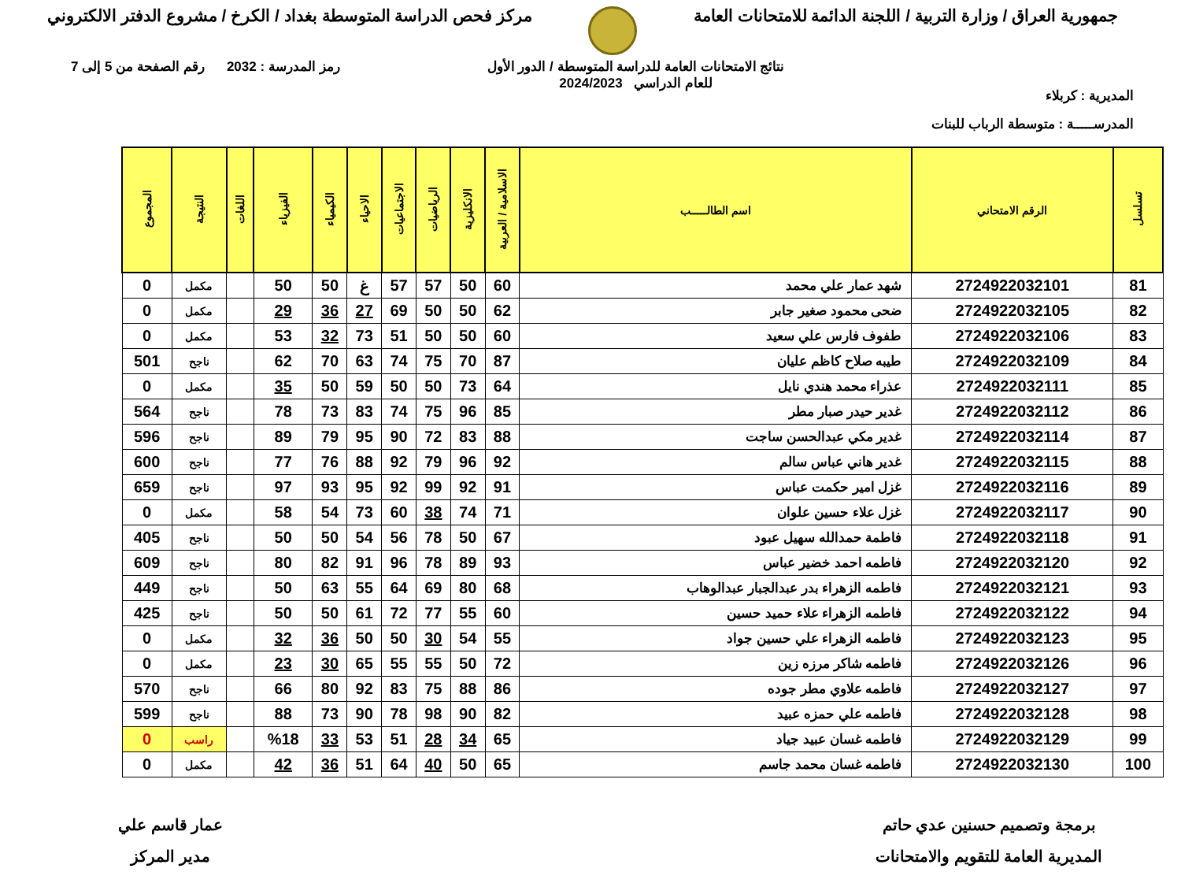جمهورية العراق / وزارة التربية / اللجنة الدائمة للامتحانات العامة
مركز فحص الدراسة المتوسطة بغداد / الكرخ / مشروع الدفتر الالكتروني
المديرية : كربلاء
المدرســـــة : متوسطة الرباب للبنات
نتائج الامتحانات العامة للدراسة المتوسطة / الدور الأول
للعام الدراسي 2024/2023
رمز المدرسة : 2032 رقم الصفحة من 5 إلى 7
| تسلسل | الرقم الامتحاني | اسم الطالـــــب | الاسلامية / العربية | الانكليزية | الرياضيات | الاجتماعيات | الاحياء | الكيمياء | الفيزياء | اللغات | النتيجة | المجموع |
| --- | --- | --- | --- | --- | --- | --- | --- | --- | --- | --- | --- | --- |
| 81 | 2724922032101 | شهد عمار علي محمد | 60 | 50 | 57 | 57 | غ | 50 | 50 | | مكمل | 0 |
| 82 | 2724922032105 | ضحى محمود صغير جابر | 62 | 50 | 50 | 69 | 27 | 36 | 29 | | مكمل | 0 |
| 83 | 2724922032106 | طفوف فارس علي سعيد | 60 | 50 | 50 | 51 | 73 | 32 | 53 | | مكمل | 0 |
| 84 | 2724922032109 | طيبه صلاح كاظم عليان | 87 | 70 | 75 | 74 | 63 | 70 | 62 | | ناجح | 501 |
| 85 | 2724922032111 | عذراء محمد هندي نايل | 64 | 73 | 50 | 50 | 59 | 50 | 35 | | مكمل | 0 |
| 86 | 2724922032112 | غدير حيدر صبار مطر | 85 | 96 | 75 | 74 | 83 | 73 | 78 | | ناجح | 564 |
| 87 | 2724922032114 | غدير مكي عبدالحسن ساجت | 88 | 83 | 72 | 90 | 95 | 79 | 89 | | ناجح | 596 |
| 88 | 2724922032115 | غدير هاني عباس سالم | 92 | 96 | 79 | 92 | 88 | 76 | 77 | | ناجح | 600 |
| 89 | 2724922032116 | غزل امير حكمت عباس | 91 | 92 | 99 | 92 | 95 | 93 | 97 | | ناجح | 659 |
| 90 | 2724922032117 | غزل علاء حسين علوان | 71 | 74 | 38 | 60 | 73 | 54 | 58 | | مكمل | 0 |
| 91 | 2724922032118 | فاطمة حمدالله سهيل عبود | 67 | 50 | 78 | 56 | 54 | 50 | 50 | | ناجح | 405 |
| 92 | 2724922032120 | فاطمه احمد خضير عباس | 93 | 89 | 78 | 96 | 91 | 82 | 80 | | ناجح | 609 |
| 93 | 2724922032121 | فاطمه الزهراء بدر عبدالجبار عبدالوهاب | 68 | 80 | 69 | 64 | 55 | 63 | 50 | | ناجح | 449 |
| 94 | 2724922032122 | فاطمه الزهراء علاء حميد حسين | 60 | 55 | 77 | 72 | 61 | 50 | 50 | | ناجح | 425 |
| 95 | 2724922032123 | فاطمه الزهراء علي حسين جواد | 55 | 54 | 30 | 50 | 50 | 36 | 32 | | مكمل | 0 |
| 96 | 2724922032126 | فاطمه شاكر مرزه زين | 72 | 50 | 55 | 55 | 65 | 30 | 23 | | مكمل | 0 |
| 97 | 2724922032127 | فاطمه علاوي مطر جوده | 86 | 88 | 75 | 83 | 92 | 80 | 66 | | ناجح | 570 |
| 98 | 2724922032128 | فاطمه علي حمزه عبيد | 82 | 90 | 98 | 78 | 90 | 73 | 88 | | ناجح | 599 |
| 99 | 2724922032129 | فاطمه غسان عبيد جياد | 65 | 34 | 28 | 51 | 53 | 33 | %18 | | راسب | 0 |
| 100 | 2724922032130 | فاطمه غسان محمد جاسم | 65 | 50 | 40 | 64 | 51 | 36 | 42 | | مكمل | 0 |
برمجة وتصميم حسنين عدي حاتم
المديرية العامة للتقويم والامتحانات
عمار قاسم علي
مدير المركز